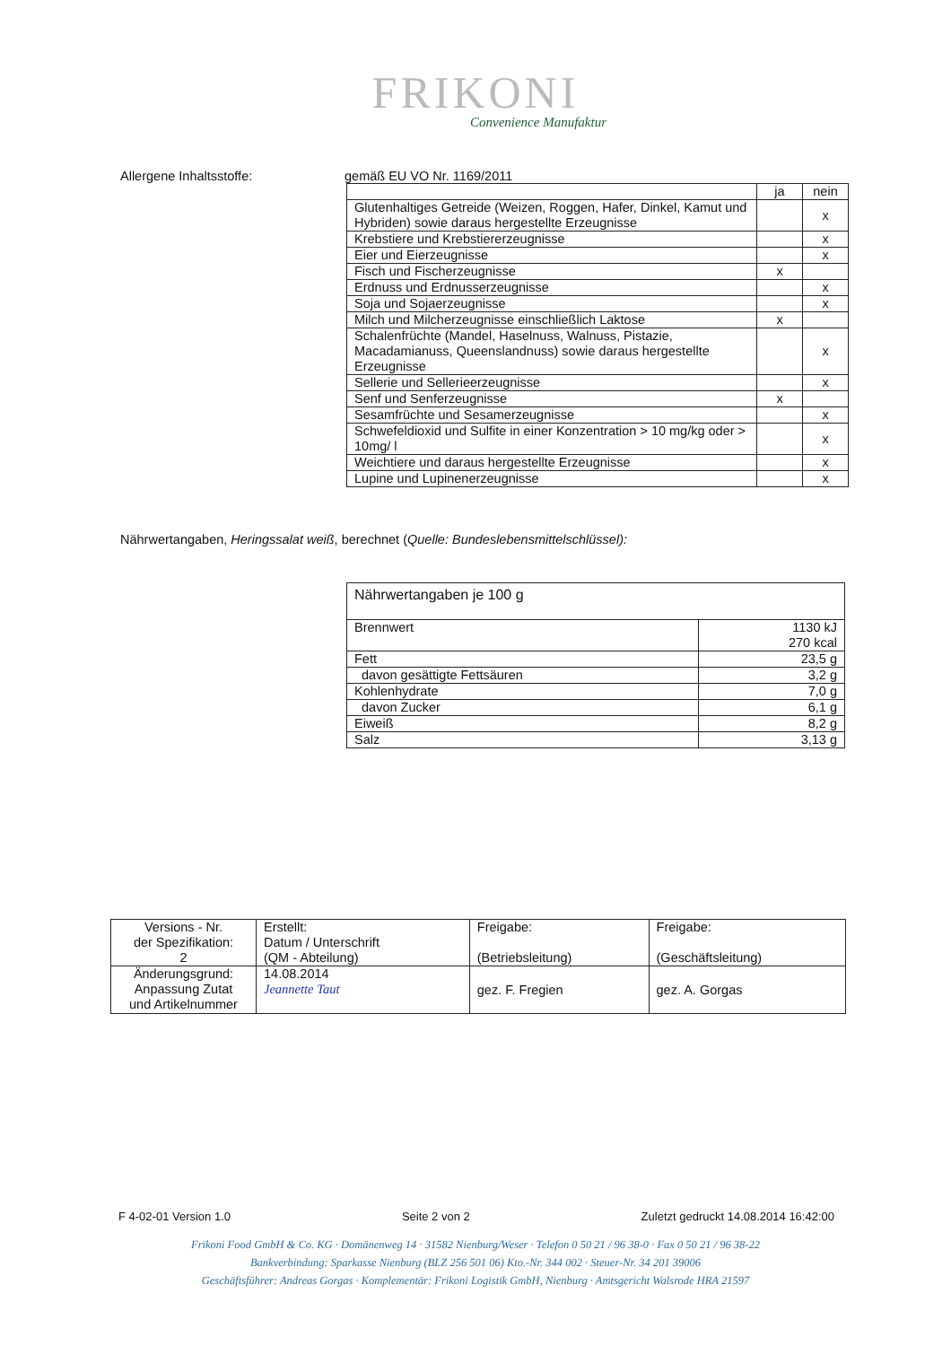FRIKONI
Convenience Manufaktur
Allergene Inhaltsstoffe: gemäß EU VO Nr. 1169/2011
| | ja | nein |
| --- | --- | --- |
| Glutenhaltiges Getreide (Weizen, Roggen, Hafer, Dinkel, Kamut und Hybriden) sowie daraus hergestellte Erzeugnisse | | x |
| Krebstiere und Krebstiererzeugnisse | | x |
| Eier und Eierzeugnisse | | x |
| Fisch und Fischerzeugnisse | x | |
| Erdnuss und Erdnusserzeugnisse | | x |
| Soja und Sojaerzeugnisse | | x |
| Milch und Milcherzeugnisse einschließlich Laktose | x | |
| Schalenfrüchte (Mandel, Haselnuss, Walnuss, Pistazie, Macadamianuss, Queenslandnuss) sowie daraus hergestellte Erzeugnisse | | x |
| Sellerie und Sellerieerzeugnisse | | x |
| Senf und Senferzeugnisse | x | |
| Sesamfrüchte und Sesamerzeugnisse | | x |
| Schwefeldioxid und Sulfite in einer Konzentration > 10 mg/kg oder > 10mg/ l | | x |
| Weichtiere und daraus hergestellte Erzeugnisse | | x |
| Lupine und Lupinenerzeugnisse | | x |
Nährwertangaben, Heringssalat weiß, berechnet (Quelle: Bundeslebensmittelschlüssel):
| Nährwertangaben je 100 g | |
| Brennwert | 1130 kJ 270 kcal |
| Fett | 23,5 g |
| davon gesättigte Fettsäuren | 3,2 g |
| Kohlenhydrate | 7,0 g |
| davon Zucker | 6,1 g |
| Eiweiß | 8,2 g |
| Salz | 3,13 g |
| Versions - Nr. der Spezifikation: 2 | Erstellt: Datum / Unterschrift (QM - Abteilung) | Freigabe: (Betriebsleitung) | Freigabe: (Geschäftsleitung) |
| Änderungsgrund: Anpassung Zutat und Artikelnummer | 14.08.2014 Jeannette Taut | gez. F. Fregien | gez. A. Gorgas |
F 4-02-01 Version 1.0 Seite 2 von 2 Zuletzt gedruckt 14.08.2014 16:42:00
Frikoni Food GmbH & Co. KG · Domänenweg 14 · 31582 Nienburg/Weser · Telefon 0 50 21 / 96 38-0 · Fax 0 50 21 / 96 38-22
Bankverbindung: Sparkasse Nienburg (BLZ 256 501 06) Kto.-Nr. 344 002 · Steuer-Nr. 34 201 39006
Geschäftsführer: Andreas Gorgas · Komplementär: Frikoni Logistik GmbH, Nienburg · Amtsgericht Walsrode HRA 21597